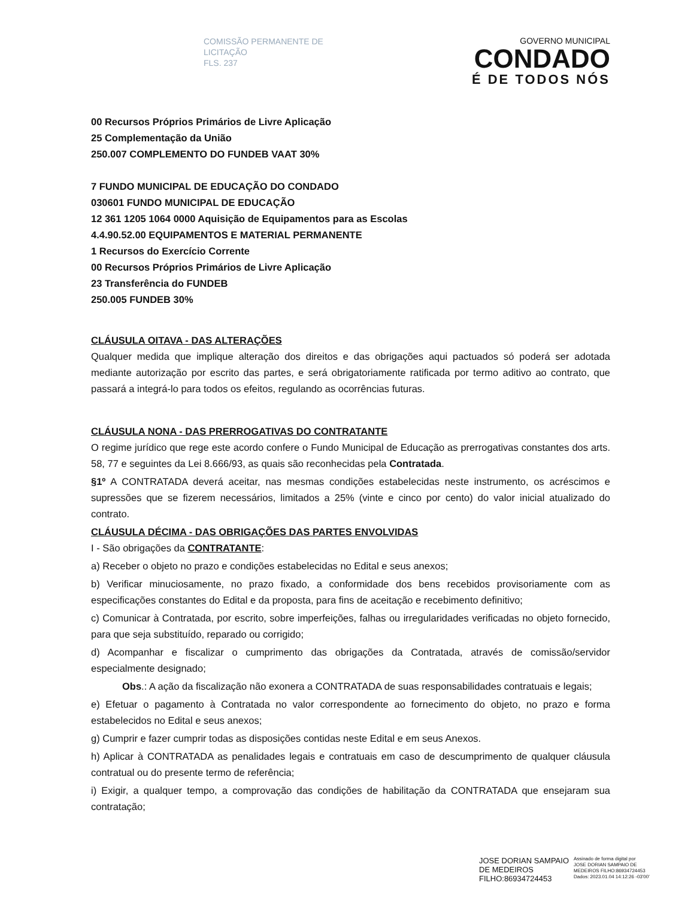COMISSÃO PERMANENTE DE
LICITAÇÃO
FLS. 237
GOVERNO MUNICIPAL
CONDADO
É DE TODOS NÓS
00 Recursos Próprios Primários de Livre Aplicação
25 Complementação da União
250.007 COMPLEMENTO DO FUNDEB VAAT 30%
7 FUNDO MUNICIPAL DE EDUCAÇÃO DO CONDADO
030601 FUNDO MUNICIPAL DE EDUCAÇÃO
12 361 1205 1064 0000 Aquisição de Equipamentos para as Escolas
4.4.90.52.00 EQUIPAMENTOS E MATERIAL PERMANENTE
1 Recursos do Exercício Corrente
00 Recursos Próprios Primários de Livre Aplicação
23 Transferência do FUNDEB
250.005 FUNDEB 30%
CLÁUSULA OITAVA - DAS ALTERAÇÕES
Qualquer medida que implique alteração dos direitos e das obrigações aqui pactuados só poderá ser adotada mediante autorização por escrito das partes, e será obrigatoriamente ratificada por termo aditivo ao contrato, que passará a integrá-lo para todos os efeitos, regulando as ocorrências futuras.
CLÁUSULA NONA - DAS PRERROGATIVAS DO CONTRATANTE
O regime jurídico que rege este acordo confere o Fundo Municipal de Educação as prerrogativas constantes dos arts. 58, 77 e seguintes da Lei 8.666/93, as quais são reconhecidas pela Contratada.
§1º A CONTRATADA deverá aceitar, nas mesmas condições estabelecidas neste instrumento, os acréscimos e supressões que se fizerem necessários, limitados a 25% (vinte e cinco por cento) do valor inicial atualizado do contrato.
CLÁUSULA DÉCIMA - DAS OBRIGAÇÕES DAS PARTES ENVOLVIDAS
I - São obrigações da CONTRATANTE:
a) Receber o objeto no prazo e condições estabelecidas no Edital e seus anexos;
b) Verificar minuciosamente, no prazo fixado, a conformidade dos bens recebidos provisoriamente com as especificações constantes do Edital e da proposta, para fins de aceitação e recebimento definitivo;
c) Comunicar à Contratada, por escrito, sobre imperfeições, falhas ou irregularidades verificadas no objeto fornecido, para que seja substituído, reparado ou corrigido;
d) Acompanhar e fiscalizar o cumprimento das obrigações da Contratada, através de comissão/servidor especialmente designado;
Obs.: A ação da fiscalização não exonera a CONTRATADA de suas responsabilidades contratuais e legais;
e) Efetuar o pagamento à Contratada no valor correspondente ao fornecimento do objeto, no prazo e forma estabelecidos no Edital e seus anexos;
g) Cumprir e fazer cumprir todas as disposições contidas neste Edital e em seus Anexos.
h) Aplicar à CONTRATADA as penalidades legais e contratuais em caso de descumprimento de qualquer cláusula contratual ou do presente termo de referência;
i) Exigir, a qualquer tempo, a comprovação das condições de habilitação da CONTRATADA que ensejaram sua contratação;
JOSE DORIAN SAMPAIO
DE MEDEIROS
FILHO:86934724453
Assinado de forma digital por
JOSE DORIAN SAMPAIO DE
MEDEIROS FILHO:86934724453
Dados: 2023.01.04 14:12:26 -03'00'